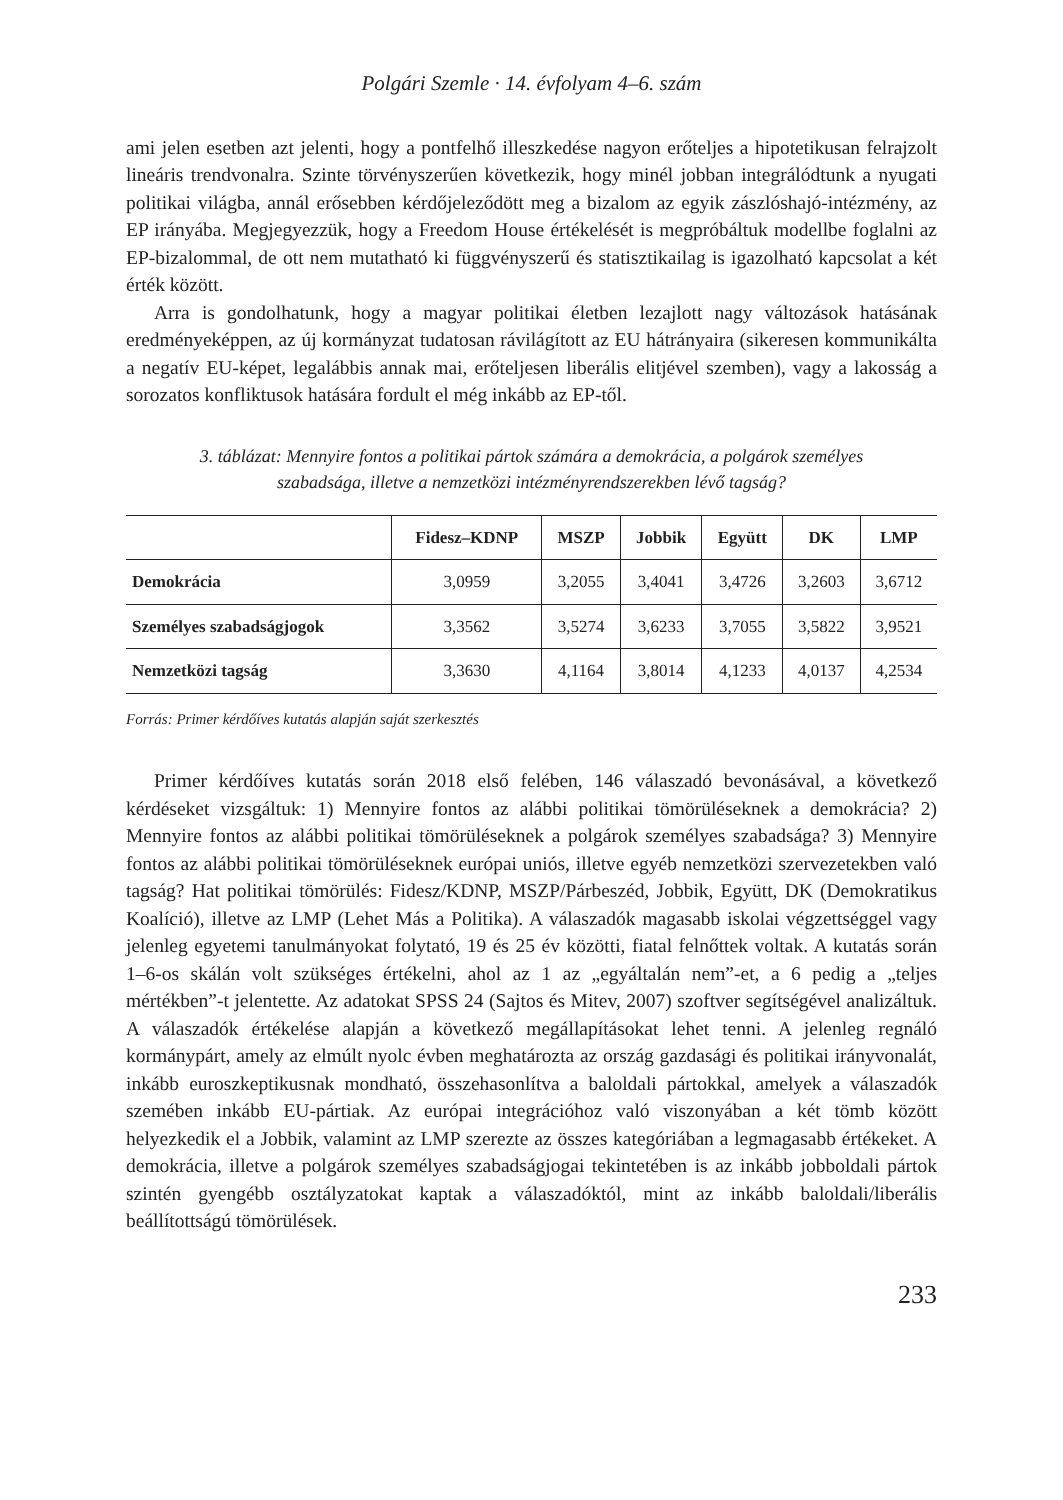Polgári Szemle · 14. évfolyam 4–6. szám
ami jelen esetben azt jelenti, hogy a pontfelhő illeszkedése nagyon erőteljes a hipotetikusan felrajzolt lineáris trendvonalra. Szinte törvényszerűen következik, hogy minél jobban integrálódtunk a nyugati politikai világba, annál erősebben kérdőjeleződött meg a bizalom az egyik zászlóshajó-intézmény, az EP irányába. Megjegyezzük, hogy a Freedom House értékelését is megpróbáltuk modellbe foglalni az EP-bizalommal, de ott nem mutatható ki függvényszerű és statisztikailag is igazolható kapcsolat a két érték között.
Arra is gondolhatunk, hogy a magyar politikai életben lezajlott nagy változások hatásának eredményeképpen, az új kormányzat tudatosan rávilágított az EU hátrányaira (sikeresen kommunikálta a negatív EU-képet, legalábbis annak mai, erőteljesen liberális elitjével szemben), vagy a lakosság a sorozatos konfliktusok hatására fordult el még inkább az EP-től.
3. táblázat: Mennyire fontos a politikai pártok számára a demokrácia, a polgárok személyes
szabadsága, illetve a nemzetközi intézményrendszerekben lévő tagság?
| | Fidesz–KDNP | MSZP | Jobbik | Együtt | DK | LMP |
| --- | --- | --- | --- | --- | --- | --- |
| Demokrácia | 3,0959 | 3,2055 | 3,4041 | 3,4726 | 3,2603 | 3,6712 |
| Személyes szabadságjogok | 3,3562 | 3,5274 | 3,6233 | 3,7055 | 3,5822 | 3,9521 |
| Nemzetközi tagság | 3,3630 | 4,1164 | 3,8014 | 4,1233 | 4,0137 | 4,2534 |
Forrás: Primer kérdőíves kutatás alapján saját szerkesztés
Primer kérdőíves kutatás során 2018 első felében, 146 válaszadó bevonásával, a következő kérdéseket vizsgáltuk: 1) Mennyire fontos az alábbi politikai tömörüléseknek a demokrácia? 2) Mennyire fontos az alábbi politikai tömörüléseknek a polgárok személyes szabadsága? 3) Mennyire fontos az alábbi politikai tömörüléseknek európai uniós, illetve egyéb nemzetközi szervezetekben való tagság? Hat politikai tömörülés: Fidesz/KDNP, MSZP/Párbeszéd, Jobbik, Együtt, DK (Demokratikus Koalíció), illetve az LMP (Lehet Más a Politika). A válaszadók magasabb iskolai végzettséggel vagy jelenleg egyetemi tanulmányokat folytató, 19 és 25 év közötti, fiatal felnőttek voltak. A kutatás során 1–6-os skálán volt szükséges értékelni, ahol az 1 az „egyáltalán nem”-et, a 6 pedig a „teljes mértékben”-t jelentette. Az adatokat SPSS 24 (Sajtos és Mitev, 2007) szoftver segítségével analizáltuk. A válaszadók értékelése alapján a következő megállapításokat lehet tenni. A jelenleg regnáló kormánypárt, amely az elmúlt nyolc évben meghatározta az ország gazdasági és politikai irányvonalát, inkább euroszkeptikusnak mondható, összehasonlítva a baloldali pártokkal, amelyek a válaszadók szemében inkább EU-pártiak. Az európai integrációhoz való viszonyában a két tömb között helyezkedik el a Jobbik, valamint az LMP szerezte az összes kategóriában a legmagasabb értékeket. A demokrácia, illetve a polgárok személyes szabadságjogai tekintetében is az inkább jobboldali pártok szintén gyengébb osztályzatokat kaptak a válaszadóktól, mint az inkább baloldali/liberális beállítottságú tömörülések.
233